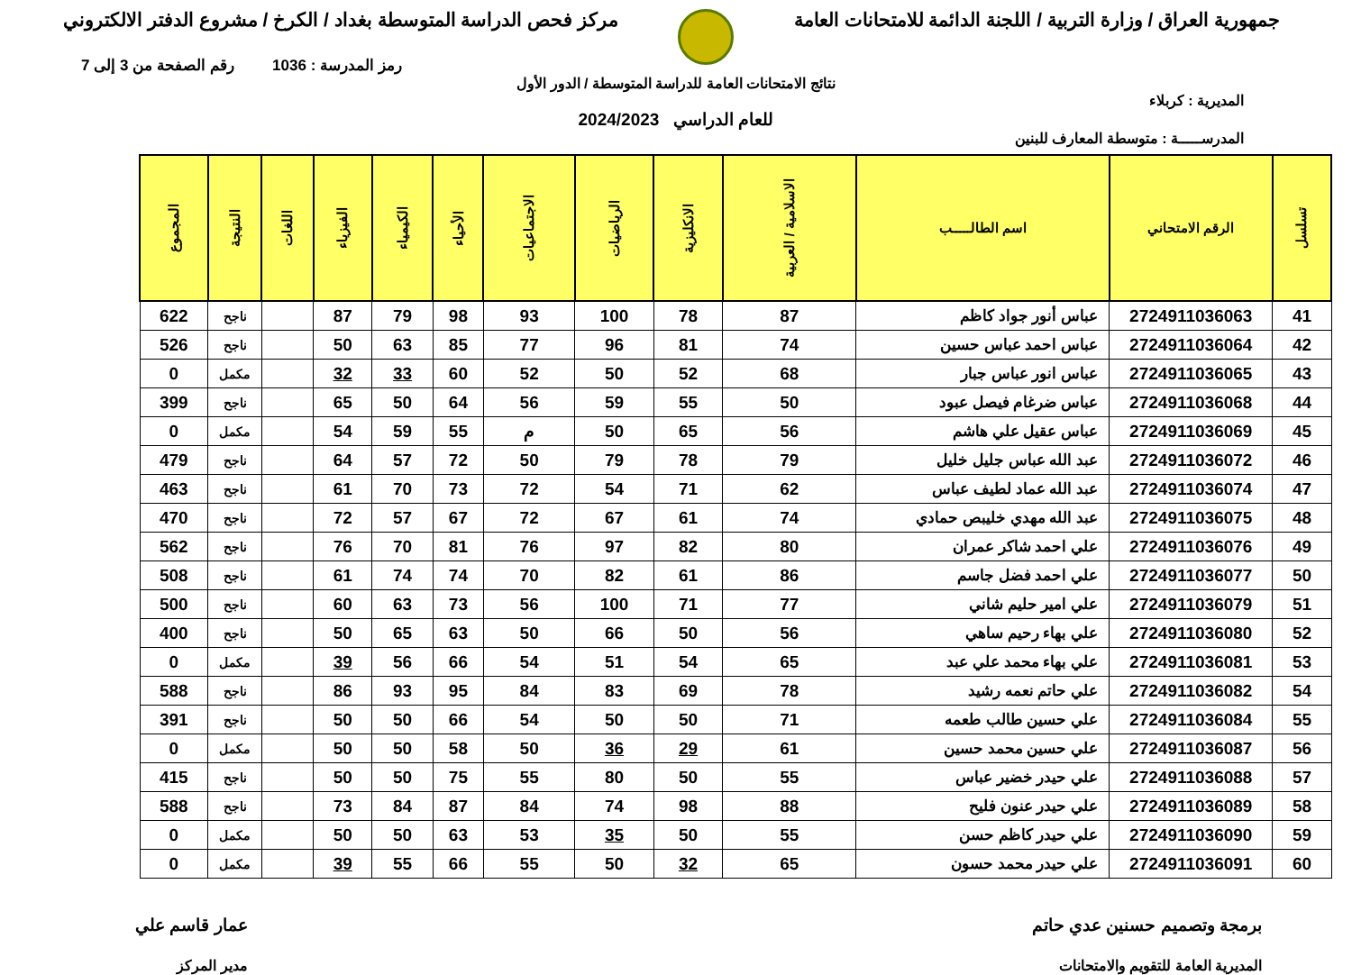جمهورية العراق / وزارة التربية / اللجنة الدائمة للامتحانات العامة
مركز فحص الدراسة المتوسطة بغداد / الكرخ / مشروع الدفتر الالكتروني
رمز المدرسة : 1036 رقم الصفحة من 3 إلى 7
نتائج الامتحانات العامة للدراسة المتوسطة / الدور الأول
المديرية : كربلاء
للعام الدراسي 2024/2023
المدرســـــة : متوسطة المعارف للبنين
| تسلسل | الرقم الامتحاني | اسم الطالـــــب | الاسلامية / العربية | الانكليزية | الرياضيات | الاجتماعيات | الأحياء | الكيمياء | الفيزياء | اللغات | النتيجة | المجموع |
| --- | --- | --- | --- | --- | --- | --- | --- | --- | --- | --- | --- | --- |
| 41 | 2724911036063 | عباس أنور جواد كاظم | 87 | 78 | 100 | 93 | 98 | 79 | 87 | | ناجح | 622 |
| 42 | 2724911036064 | عباس احمد عباس حسين | 74 | 81 | 96 | 77 | 85 | 63 | 50 | | ناجح | 526 |
| 43 | 2724911036065 | عباس انور عباس جبار | 68 | 52 | 50 | 52 | 60 | 33 | 32 | | مكمل | 0 |
| 44 | 2724911036068 | عباس ضرغام فيصل عبود | 50 | 55 | 59 | 56 | 64 | 50 | 65 | | ناجح | 399 |
| 45 | 2724911036069 | عباس عقيل علي هاشم | 56 | 65 | 50 | م | 55 | 59 | 54 | | مكمل | 0 |
| 46 | 2724911036072 | عبد الله عباس جليل خليل | 79 | 78 | 79 | 50 | 72 | 57 | 64 | | ناجح | 479 |
| 47 | 2724911036074 | عبد الله عماد لطيف عباس | 62 | 71 | 54 | 72 | 73 | 70 | 61 | | ناجح | 463 |
| 48 | 2724911036075 | عبد الله مهدي خليبص حمادي | 74 | 61 | 67 | 72 | 67 | 57 | 72 | | ناجح | 470 |
| 49 | 2724911036076 | علي احمد شاكر عمران | 80 | 82 | 97 | 76 | 81 | 70 | 76 | | ناجح | 562 |
| 50 | 2724911036077 | علي احمد فضل جاسم | 86 | 61 | 82 | 70 | 74 | 74 | 61 | | ناجح | 508 |
| 51 | 2724911036079 | علي امير حليم شاني | 77 | 71 | 100 | 56 | 73 | 63 | 60 | | ناجح | 500 |
| 52 | 2724911036080 | علي بهاء رحيم ساهي | 56 | 50 | 66 | 50 | 63 | 65 | 50 | | ناجح | 400 |
| 53 | 2724911036081 | علي بهاء محمد علي عبد | 65 | 54 | 51 | 54 | 66 | 56 | 39 | | مكمل | 0 |
| 54 | 2724911036082 | علي حاتم نعمه رشيد | 78 | 69 | 83 | 84 | 95 | 93 | 86 | | ناجح | 588 |
| 55 | 2724911036084 | علي حسين طالب طعمه | 71 | 50 | 50 | 54 | 66 | 50 | 50 | | ناجح | 391 |
| 56 | 2724911036087 | علي حسين محمد حسين | 61 | 29 | 36 | 50 | 58 | 50 | 50 | | مكمل | 0 |
| 57 | 2724911036088 | علي حيدر خضير عباس | 55 | 50 | 80 | 55 | 75 | 50 | 50 | | ناجح | 415 |
| 58 | 2724911036089 | علي حيدر عنون فليح | 88 | 98 | 74 | 84 | 87 | 84 | 73 | | ناجح | 588 |
| 59 | 2724911036090 | علي حيدر كاظم حسن | 55 | 50 | 35 | 53 | 63 | 50 | 50 | | مكمل | 0 |
| 60 | 2724911036091 | علي حيدر محمد حسون | 65 | 32 | 50 | 55 | 66 | 55 | 39 | | مكمل | 0 |
برمجة وتصميم حسنين عدي حاتم
المديرية العامة للتقويم والامتحانات
عمار قاسم علي
مدير المركز